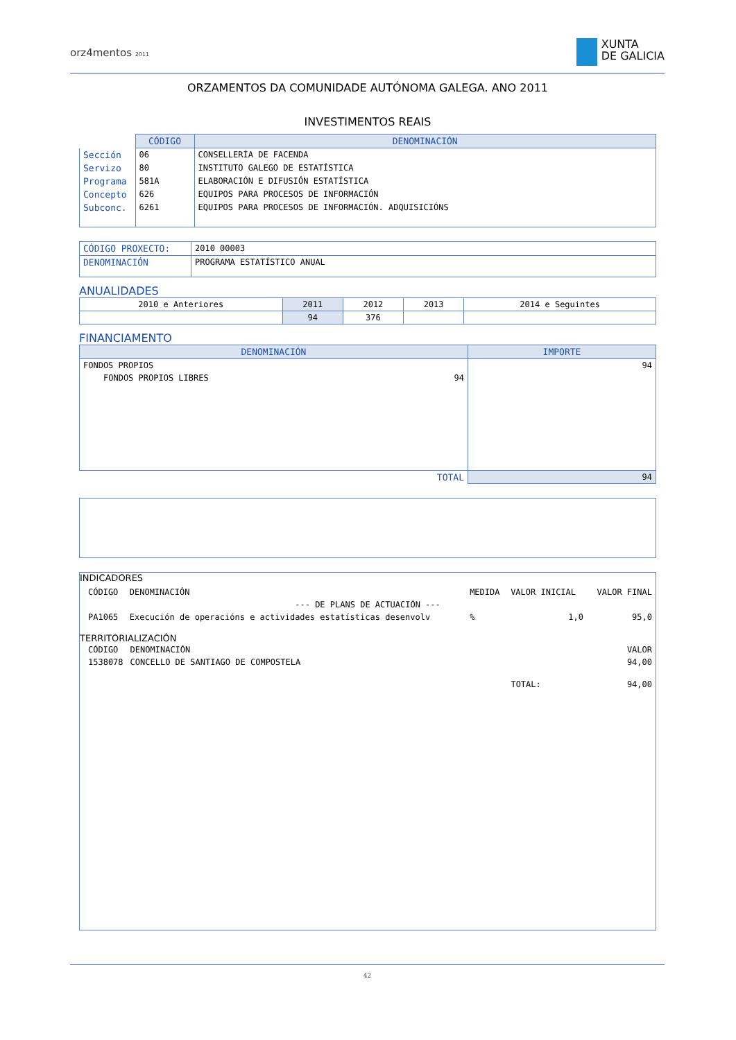orz4mentos 2011
XUNTA
DE GALICIA
ORZAMENTOS DA COMUNIDADE AUTÓNOMA GALEGA. ANO 2011
INVESTIMENTOS REAIS
| | CÓDIGO | DENOMINACIÓN |
| Sección | 06 | CONSELLERÍA DE FACENDA |
| Servizo | 80 | INSTITUTO GALEGO DE ESTATÍSTICA |
| Programa | 581A | ELABORACIÓN E DIFUSIÓN ESTATÍSTICA |
| Concepto | 626 | EQUIPOS PARA PROCESOS DE INFORMACIÓN |
| Subconc. | 6261 | EQUIPOS PARA PROCESOS DE INFORMACIÓN. ADQUISICIÓNS |
| CÓDIGO PROXECTO: | 2010 00003 |
| DENOMINACIÓN | PROGRAMA ESTATÍSTICO ANUAL |
ANUALIDADES
| 2010 e Anteriores | 2011 | 2012 | 2013 | 2014 e Seguintes |
| | 94 | 376 | | |
FINANCIAMENTO
| DENOMINACIÓN | IMPORTE |
| --- | --- |
| FONDOS PROPIOS | 94 |
| FONDOS PROPIOS LIBRES 94 | |
| TOTAL | 94 |
INDICADORES
| CÓDIGO | DENOMINACIÓN | MEDIDA | VALOR INICIAL | VALOR FINAL |
| --- DE PLANS DE ACTUACIÓN --- | | | | |
| PA1065 | Execución de operacións e actividades estatísticas desenvolv | % | 1,0 | 95,0 |
TERRITORIALIZACIÓN
| CÓDIGO | DENOMINACIÓN | | VALOR |
| 1538078 | CONCELLO DE SANTIAGO DE COMPOSTELA | | 94,00 |
| | | TOTAL: | 94,00 |
42